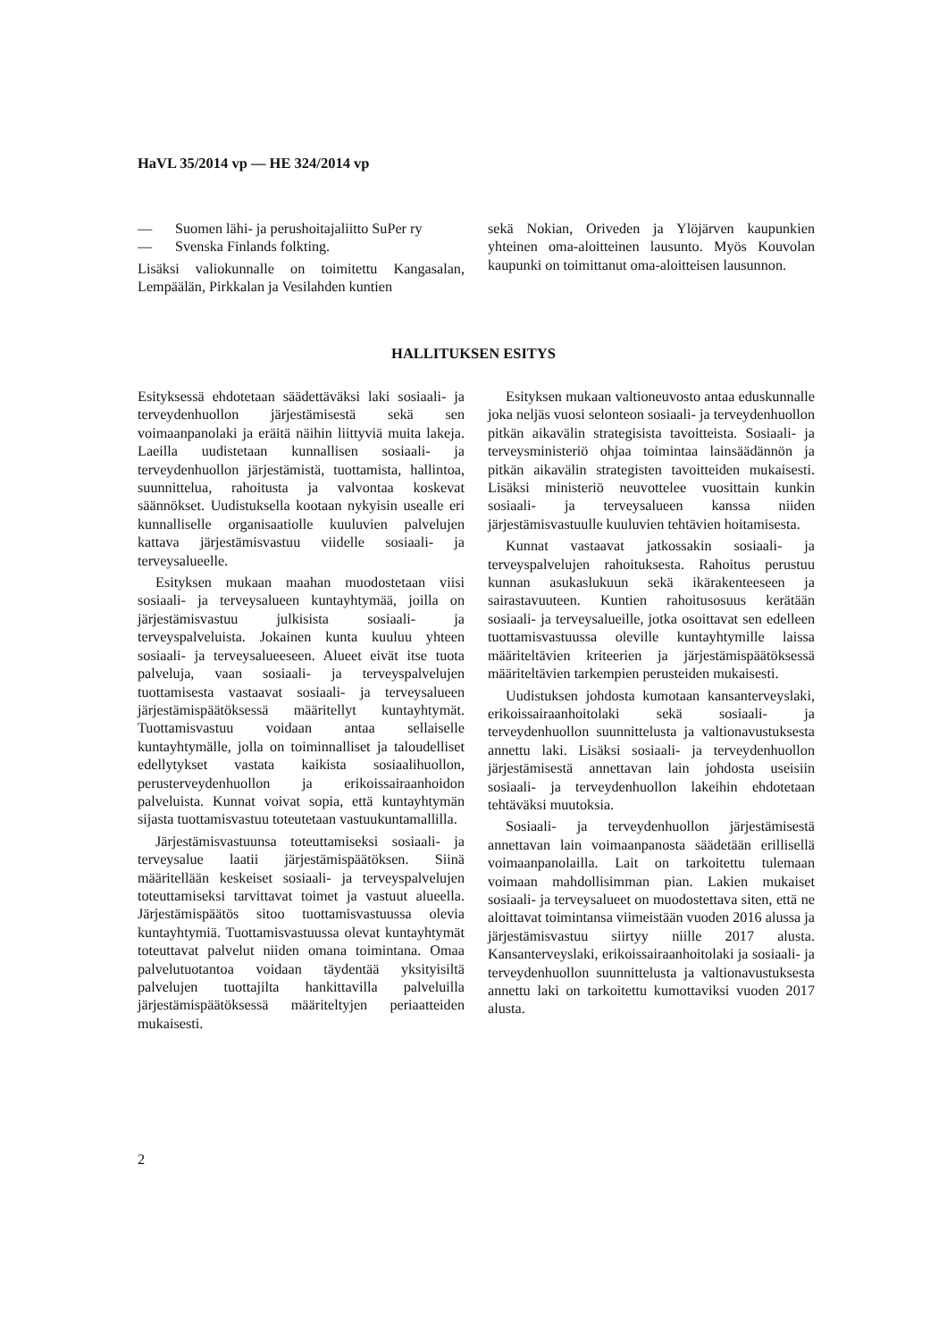HaVL 35/2014 vp — HE 324/2014 vp
— Suomen lähi- ja perushoitajaliitto SuPer ry
— Svenska Finlands folkting.
Lisäksi valiokunnalle on toimitettu Kangasalan, Lempäälän, Pirkkalan ja Vesilahden kuntien
sekä Nokian, Oriveden ja Ylöjärven kaupunkien yhteinen oma-aloitteinen lausunto. Myös Kouvolan kaupunki on toimittanut oma-aloitteisen lausunnon.
HALLITUKSEN ESITYS
Esityksessä ehdotetaan säädettäväksi laki sosiaali- ja terveydenhuollon järjestämisestä sekä sen voimaanpanolaki ja eräitä näihin liittyviä muita lakeja. Laeilla uudistetaan kunnallisen sosiaali- ja terveydenhuollon järjestämistä, tuottamista, hallintoa, suunnittelua, rahoitusta ja valvontaa koskevat säännökset. Uudistuksella kootaan nykyisin usealle eri kunnalliselle organisaatiolle kuuluvien palvelujen kattava järjestämisvastuu viidelle sosiaali- ja terveysalueelle.
Esityksen mukaan maahan muodostetaan viisi sosiaali- ja terveysalueen kuntayhtymää, joilla on järjestämisvastuu julkisista sosiaali- ja terveyspalveluista. Jokainen kunta kuuluu yhteen sosiaali- ja terveysalueeseen. Alueet eivät itse tuota palveluja, vaan sosiaali- ja terveyspalvelujen tuottamisesta vastaavat sosiaali- ja terveysalueen järjestämispäätöksessä määritellyt kuntayhtymät. Tuottamisvastuu voidaan antaa sellaiselle kuntayhtymälle, jolla on toiminnalliset ja taloudelliset edellytykset vastata kaikista sosiaalihuollon, perusterveydenhuollon ja erikoissairaanhoidon palveluista. Kunnat voivat sopia, että kuntayhtymän sijasta tuottamisvastuu toteutetaan vastuukuntamallilla.
Järjestämisvastuunsa toteuttamiseksi sosiaali- ja terveysalue laatii järjestämispäätöksen. Siinä määritellään keskeiset sosiaali- ja terveyspalvelujen toteuttamiseksi tarvittavat toimet ja vastuut alueella. Järjestämispäätös sitoo tuottamisvastuussa olevia kuntayhtymiä. Tuottamisvastuussa olevat kuntayhtymät toteuttavat palvelut niiden omana toimintana. Omaa palvelutuotantoa voidaan täydentää yksityisiltä palvelujen tuottajilta hankittavilla palveluilla järjestämispäätöksessä määriteltyjen periaatteiden mukaisesti.
Esityksen mukaan valtioneuvosto antaa eduskunnalle joka neljäs vuosi selonteon sosiaali- ja terveydenhuollon pitkän aikavälin strategisista tavoitteista. Sosiaali- ja terveysministeriö ohjaa toimintaa lainsäädännön ja pitkän aikavälin strategisten tavoitteiden mukaisesti. Lisäksi ministeriö neuvottelee vuosittain kunkin sosiaali- ja terveysalueen kanssa niiden järjestämisvastuulle kuuluvien tehtävien hoitamisesta.
Kunnat vastaavat jatkossakin sosiaali- ja terveyspalvelujen rahoituksesta. Rahoitus perustuu kunnan asukaslukuun sekä ikärakenteeseen ja sairastavuuteen. Kuntien rahoitusosuus kerätään sosiaali- ja terveysalueille, jotka osoittavat sen edelleen tuottamisvastuussa oleville kuntayhtymille laissa määriteltävien kriteerien ja järjestämispäätöksessä määriteltävien tarkempien perusteiden mukaisesti.
Uudistuksen johdosta kumotaan kansanterveyslaki, erikoissairaanhoitolaki sekä sosiaali- ja terveydenhuollon suunnittelusta ja valtionavustuksesta annettu laki. Lisäksi sosiaali- ja terveydenhuollon järjestämisestä annettavan lain johdosta useisiin sosiaali- ja terveydenhuollon lakeihin ehdotetaan tehtäväksi muutoksia.
Sosiaali- ja terveydenhuollon järjestämisestä annettavan lain voimaanpanosta säädetään erillisellä voimaanpanolailla. Lait on tarkoitettu tulemaan voimaan mahdollisimman pian. Lakien mukaiset sosiaali- ja terveysalueet on muodostettava siten, että ne aloittavat toimintansa viimeistään vuoden 2016 alussa ja järjestämisvastuu siirtyy niille 2017 alusta. Kansanterveyslaki, erikoissairaanhoitolaki ja sosiaali- ja terveydenhuollon suunnittelusta ja valtionavustuksesta annettu laki on tarkoitettu kumottaviksi vuoden 2017 alusta.
2